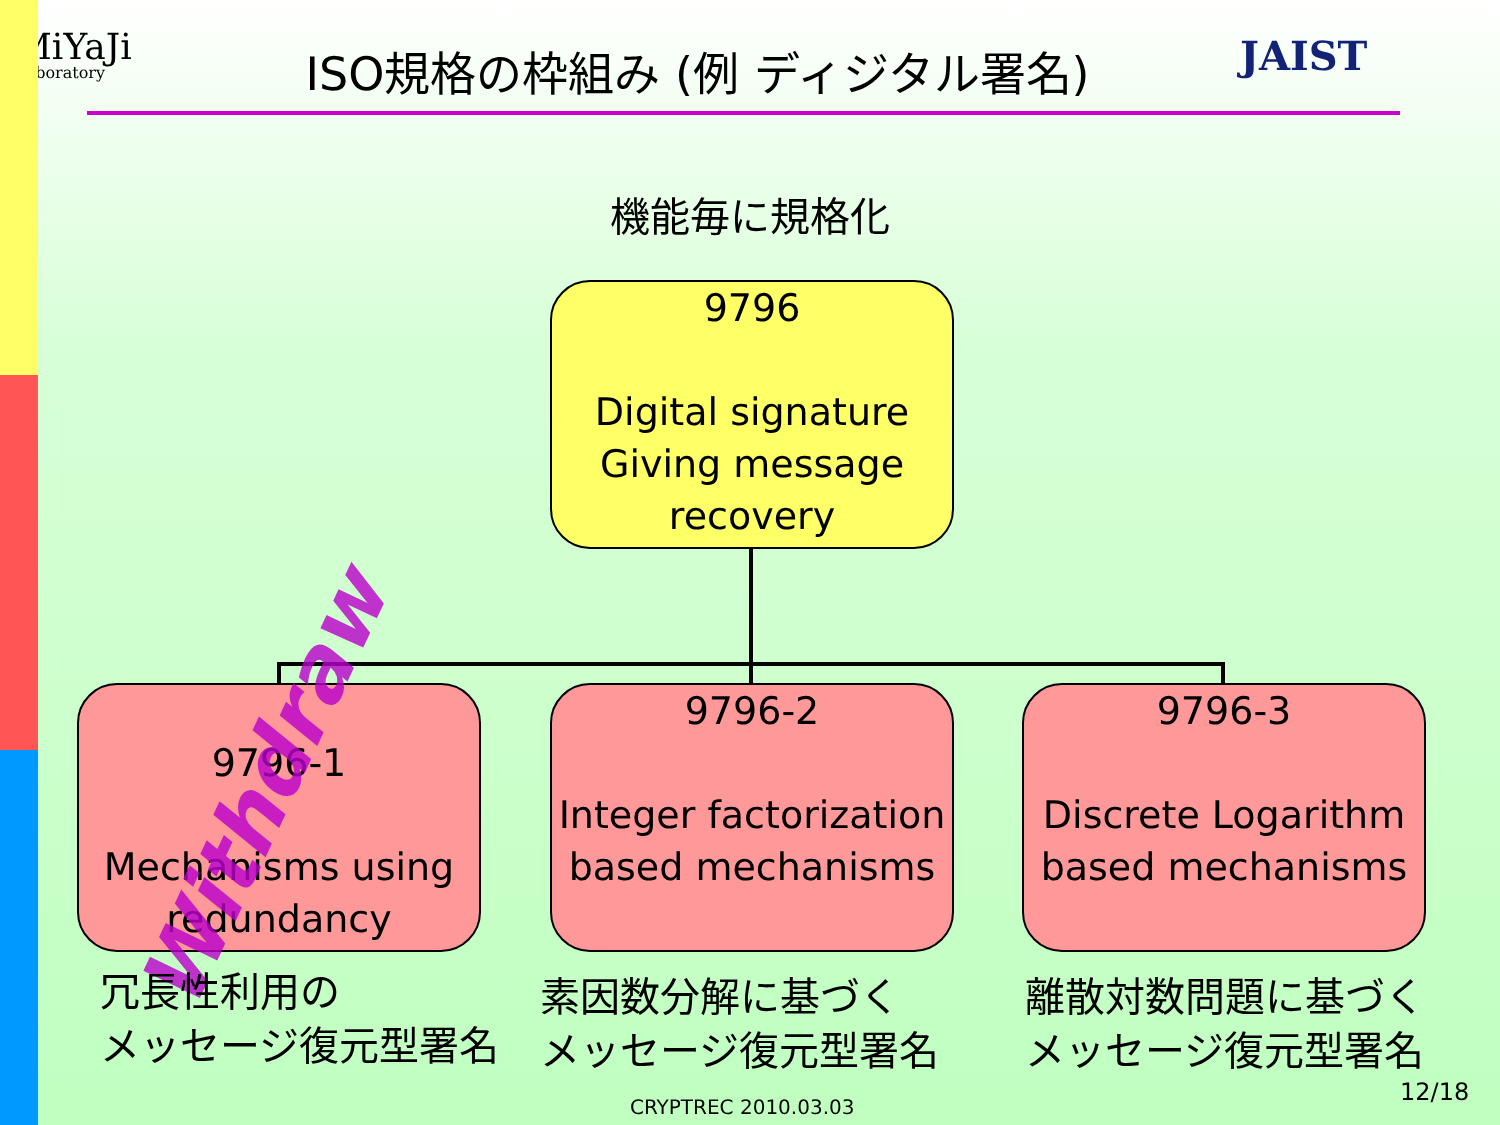MiYaJi
Laboratory
ISO規格の枠組み (例 ディジタル署名)
JAIST
機能毎に規格化
9796
Digital signature Giving message recovery
9796-1
Mechanisms using redundancy
9796-2
Integer factorization based mechanisms
9796-3
Discrete Logarithm based mechanisms
Withdraw
冗長性利用の
メッセージ復元型署名
素因数分解に基づく
メッセージ復元型署名
離散対数問題に基づく
メッセージ復元型署名
12/18
CRYPTREC 2010.03.03